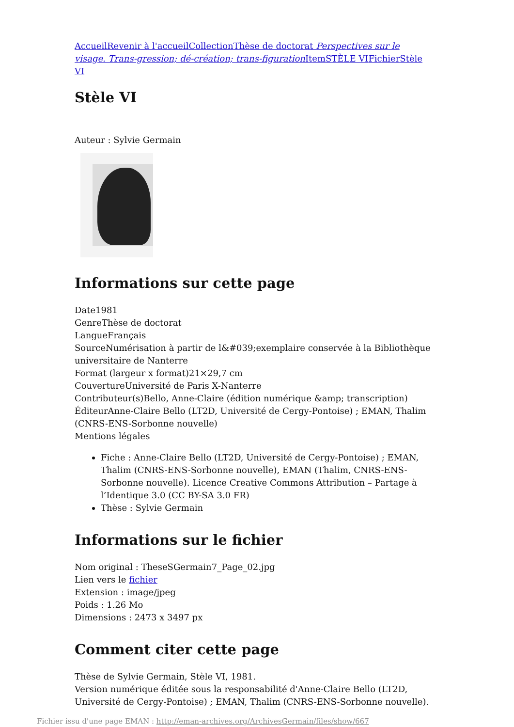Accueil Revenir à l'accueil Collection Thèse de doctorat Perspectives sur le visage. Trans-gression; dé-création; trans-figuration Item STÈLE VI Fichier Stèle VI
Stèle VI
Auteur : Sylvie Germain
Informations sur cette page
Date1981
GenreThèse de doctorat
LangueFrançais
SourceNumérisation à partir de l&#039;exemplaire conservée à la Bibliothèque universitaire de Nanterre
Format (largeur x format)21×29,7 cm
CouvertureUniversité de Paris X-Nanterre
Contributeur(s)Bello, Anne-Claire (édition numérique &amp; transcription)
ÉditeurAnne-Claire Bello (LT2D, Université de Cergy-Pontoise) ; EMAN, Thalim (CNRS-ENS-Sorbonne nouvelle)
Mentions légales
Fiche : Anne-Claire Bello (LT2D, Université de Cergy-Pontoise) ; EMAN, Thalim (CNRS-ENS-Sorbonne nouvelle), EMAN (Thalim, CNRS-ENS-Sorbonne nouvelle). Licence Creative Commons Attribution – Partage à l’Identique 3.0 (CC BY-SA 3.0 FR)
Thèse : Sylvie Germain
Informations sur le fichier
Nom original : TheseSGermain7_Page_02.jpg
Lien vers le fichier
Extension : image/jpeg
Poids : 1.26 Mo
Dimensions : 2473 x 3497 px
Comment citer cette page
Thèse de Sylvie Germain, Stèle VI, 1981.
Version numérique éditée sous la responsabilité d'Anne-Claire Bello (LT2D, Université de Cergy-Pontoise) ; EMAN, Thalim (CNRS-ENS-Sorbonne nouvelle).
Fichier issu d'une page EMAN : http://eman-archives.org/ArchivesGermain/files/show/667